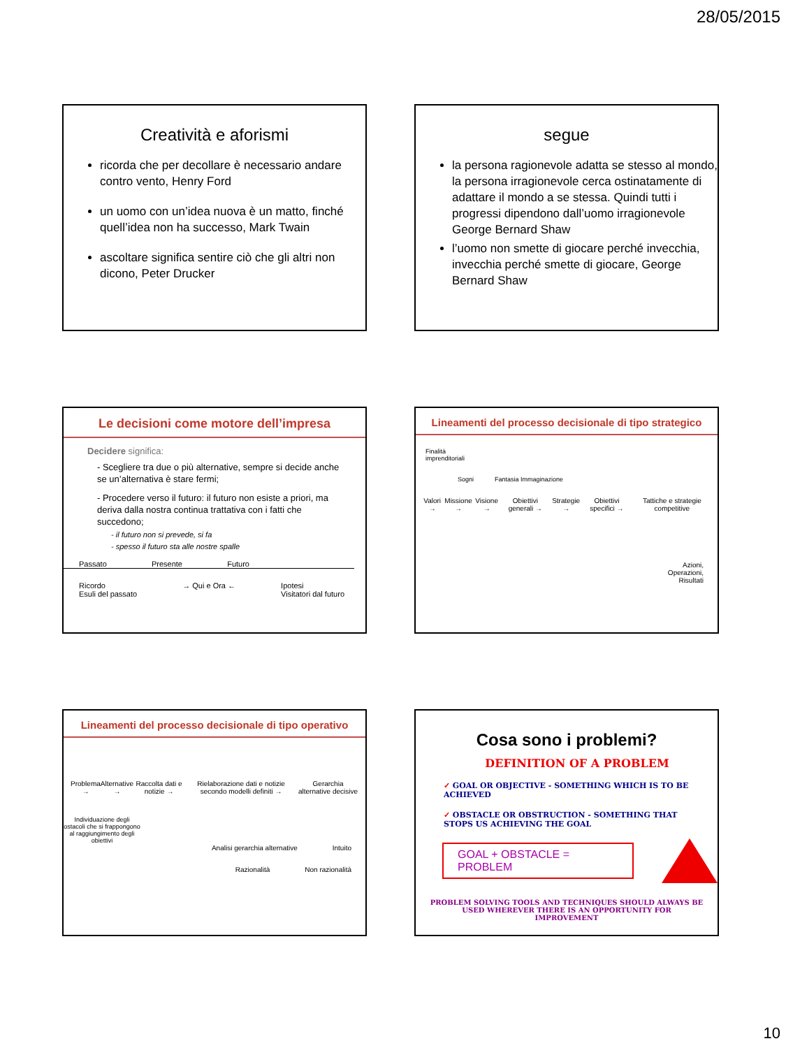28/05/2015
Creatività e aforismi
ricorda che per decollare è necessario andare contro vento, Henry Ford
un uomo con un’idea nuova è un matto, finché quell’idea non ha successo, Mark Twain
ascoltare significa sentire ciò che gli altri non dicono, Peter Drucker
segue
la persona ragionevole adatta se stesso al mondo, la persona irragionevole cerca ostinatamente di adattare il mondo a se stessa. Quindi tutti i progressi dipendono dall’uomo irragionevole George Bernard Shaw
l’uomo non smette di giocare perché invecchia, invecchia perché smette di giocare, George Bernard Shaw
Le decisioni come motore dell’impresa
Decidere significa:
- Scegliere tra due o più alternative, sempre si decide anche se un’alternativa è stare fermi;
- Procedere verso il futuro: il futuro non esiste a priori, ma deriva dalla nostra continua trattativa con i fatti che succedono;
- il futuro non si prevede, si fa
- spesso il futuro sta alle nostre spalle
Passato Presente Futuro
Ricordo
Esuli del passato → Qui e Ora ← Ipotesi
Visitatori dal futuro
Lineamenti del processo decisionale di tipo strategico
Finalità
imprenditoriali
Sogni Fantasia Immaginazione
Valori → Missione → Visione → Obiettivi generali → Strategie → Obiettivi specifici → Tattiche e strategie competitive
Azioni,
Operazioni,
Risultati
Lineamenti del processo decisionale di tipo operativo
Problema → Alternative → Raccolta dati e notizie → Rielaborazione dati e notizie secondo modelli definiti → Gerarchia alternative decisive
Individuazione degli ostacoli che si frappongono al raggiungimento degli obiettivi
Analisi gerarchia alternative Intuito
Razionalità Non razionalità
Cosa sono i problemi?
DEFINITION OF A PROBLEM
✓ GOAL OR OBJECTIVE - SOMETHING WHICH IS TO BE ACHIEVED
✓ OBSTACLE OR OBSTRUCTION - SOMETHING THAT STOPS US ACHIEVING THE GOAL
GOAL + OBSTACLE = PROBLEM
PROBLEM SOLVING TOOLS AND TECHNIQUES SHOULD ALWAYS BE USED WHEREVER THERE IS AN OPPORTUNITY FOR IMPROVEMENT
10